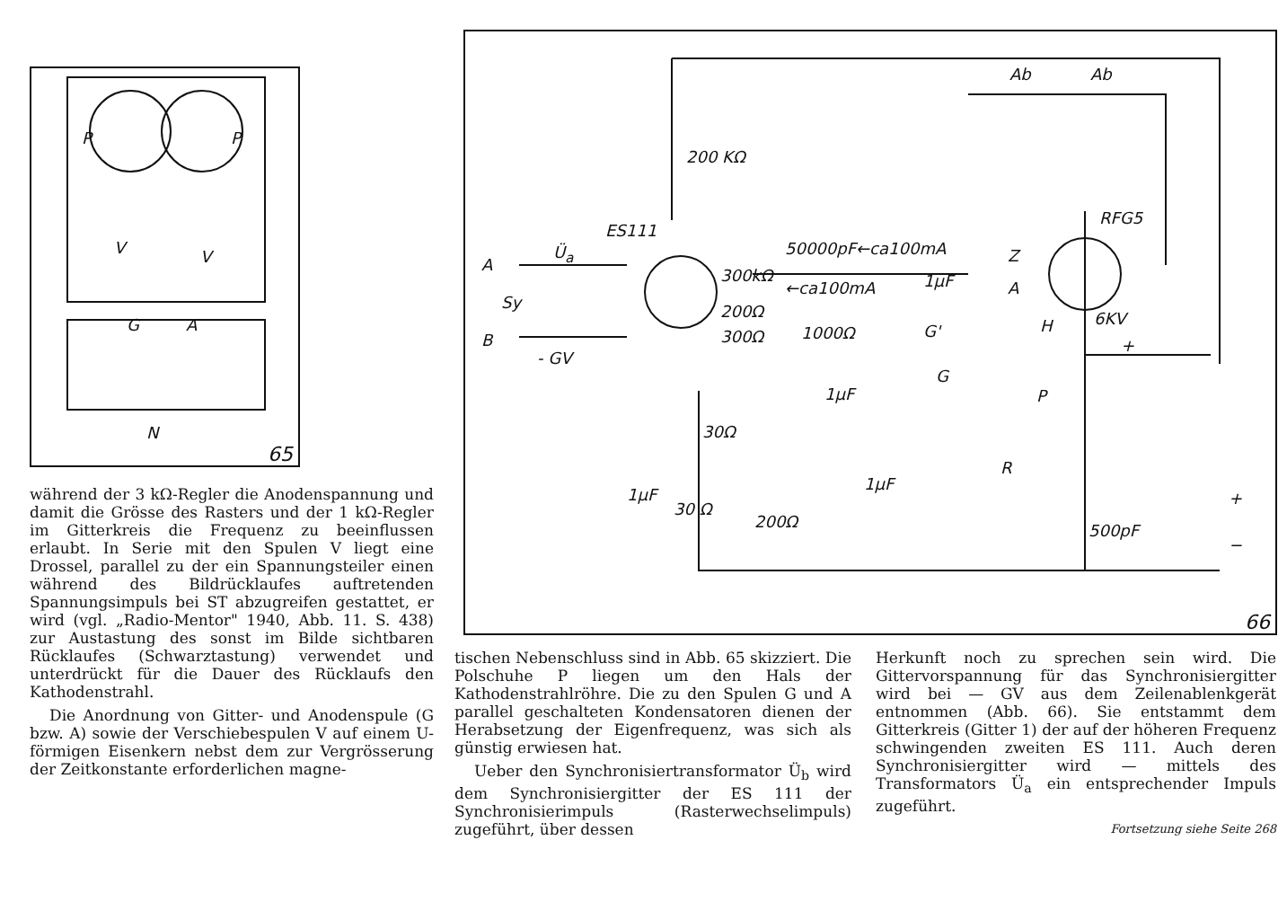P P
V V
G A
N
65
200 KΩ
ES111
Ü<sub>a</sub>
A
Sy
B
- GV
50000pF←ca100mA
300kΩ
←ca100mA
200Ω
300Ω 1000Ω
1µF
1µF
G'
G
Ab Ab
RFG5
Z
A
H 6KV
+
P
R
30Ω
1µF
1µF
30 Ω
200Ω 500pF
+
−
66
während der 3 kΩ-Regler die Anodenspannung und damit die Grösse des Rasters und der 1 kΩ-Regler im Gitterkreis die Frequenz zu beeinflussen erlaubt. In Serie mit den Spulen V liegt eine Drossel, parallel zu der ein Spannungsteiler einen während des Bildrücklaufes auftretenden Spannungsimpuls bei ST abzugreifen gestattet, er wird (vgl. „Radio-Mentor" 1940, Abb. 11. S. 438) zur Austastung des sonst im Bilde sichtbaren Rücklaufes (Schwarztastung) verwendet und unterdrückt für die Dauer des Rücklaufs den Kathodenstrahl.
Die Anordnung von Gitter- und Anodenspule (G bzw. A) sowie der Verschiebespulen V auf einem U-förmigen Eisenkern nebst dem zur Vergrösserung der Zeitkonstante erforderlichen magne-
tischen Nebenschluss sind in Abb. 65 skizziert. Die Polschuhe P liegen um den Hals der Kathodenstrahlröhre. Die zu den Spulen G und A parallel geschalteten Kondensatoren dienen der Herabsetzung der Eigenfrequenz, was sich als günstig erwiesen hat.
Ueber den Synchronisiertransformator Ü<sub>b</sub> wird dem Synchronisiergitter der ES 111 der Synchronisierimpuls (Rasterwechselimpuls) zugeführt, über dessen
Herkunft noch zu sprechen sein wird. Die Gittervorspannung für das Synchronisiergitter wird bei — GV aus dem Zeilenablenkgerät entnommen (Abb. 66). Sie entstammt dem Gitterkreis (Gitter 1) der auf der höheren Frequenz schwingenden zweiten ES 111. Auch deren Synchronisiergitter wird — mittels des Transformators Ü<sub>a</sub> ein entsprechender Impuls zugeführt.
Fortsetzung siehe Seite 268